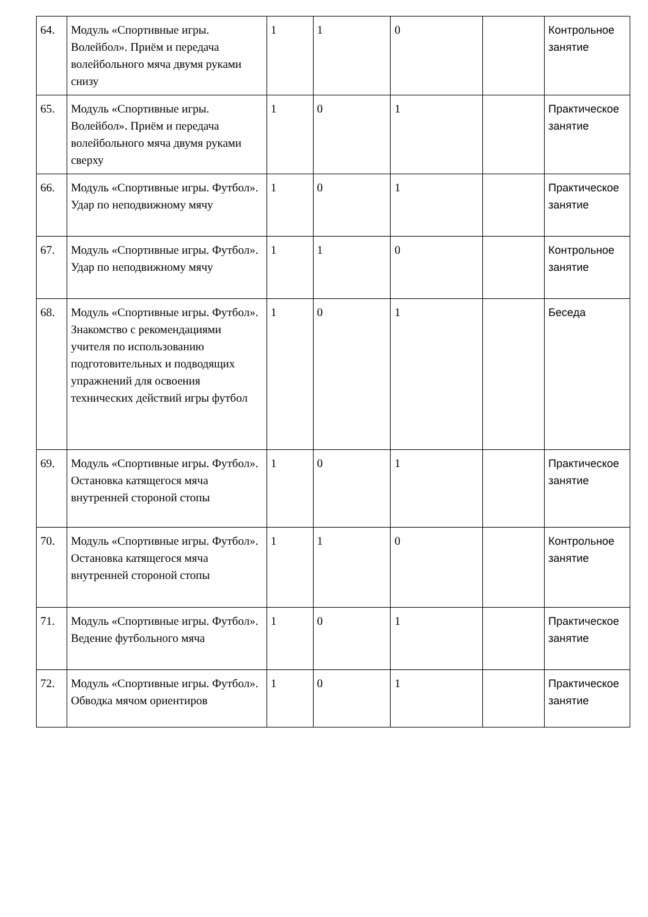| 64. | Модуль «Спортивные игры. Волейбол». Приём и передача волейбольного мяча двумя руками снизу | 1 | 1 | 0 | | Контрольное занятие |
| 65. | Модуль «Спортивные игры. Волейбол». Приём и передача волейбольного мяча двумя руками сверху | 1 | 0 | 1 | | Практическое занятие |
| 66. | Модуль «Спортивные игры. Футбол». Удар по неподвижному мячу | 1 | 0 | 1 | | Практическое занятие |
| 67. | Модуль «Спортивные игры. Футбол». Удар по неподвижному мячу | 1 | 1 | 0 | | Контрольное занятие |
| 68. | Модуль «Спортивные игры. Футбол». Знакомство с рекомендациями учителя по использованию подготовительных и подводящих упражнений для освоения технических действий игры футбол | 1 | 0 | 1 | | Беседа |
| 69. | Модуль «Спортивные игры. Футбол». Остановка катящегося мяча внутренней стороной стопы | 1 | 0 | 1 | | Практическое занятие |
| 70. | Модуль «Спортивные игры. Футбол». Остановка катящегося мяча внутренней стороной стопы | 1 | 1 | 0 | | Контрольное занятие |
| 71. | Модуль «Спортивные игры. Футбол». Ведение футбольного мяча | 1 | 0 | 1 | | Практическое занятие |
| 72. | Модуль «Спортивные игры. Футбол». Обводка мячом ориентиров | 1 | 0 | 1 | | Практическое занятие |